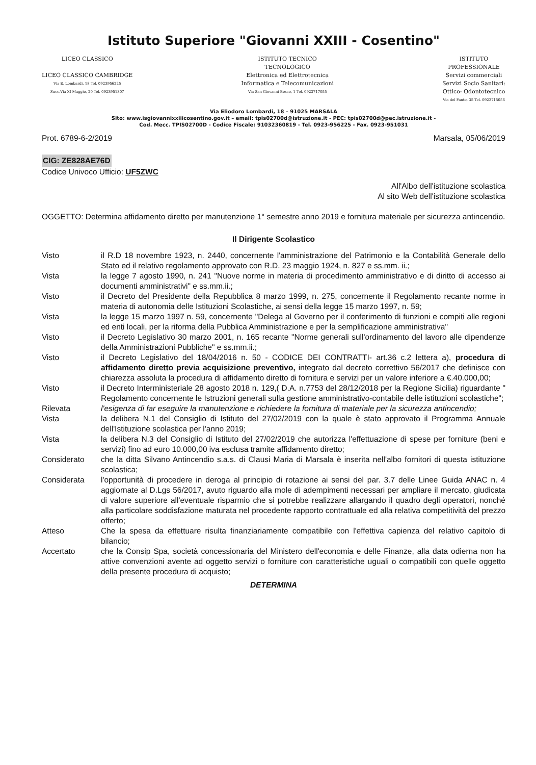Istituto Superiore "Giovanni XXIII - Cosentino"
LICEO CLASSICO
LICEO CLASSICO CAMBRIDGE
Via E. Lombardi, 18 Tel. 0923956225
Succ.Via XI Maggio, 20 Tel. 0923951307
ISTITUTO TECNICO
TECNOLOGICO
Elettronica ed Elettrotecnica
Informatica e Telecomunicazioni
Via San Giovanni Bosco, 1 Tel. 0923717055
ISTITUTO
PROFESSIONALE
Servizi commerciali
Servizi Socio Sanitari:
Ottico- Odontotecnico
Via del Fante, 35 Tel. 0923715056
Via Eliodoro Lombardi, 18 – 91025 MARSALA
Sito: www.isgiovannixxiiicosentino.gov.it – email: tpis02700d@istruzione.it - PEC: tpis02700d@pec.istruzione.it -
Cod. Mecc. TPIS02700D - Codice Fiscale: 91032360819 - Tel. 0923-956225 - Fax. 0923-951031
Prot. 6789-6-2/2019 Marsala, 05/06/2019
CIG: ZE828AE76D
Codice Univoco Ufficio: UF5ZWC
All'Albo dell'istituzione scolastica
Al sito Web dell'istituzione scolastica
OGGETTO: Determina affidamento diretto per manutenzione 1° semestre anno 2019 e fornitura materiale per sicurezza antincendio.
Il Dirigente Scolastico
Visto il R.D 18 novembre 1923, n. 2440, concernente l'amministrazione del Patrimonio e la Contabilità Generale dello Stato ed il relativo regolamento approvato con R.D. 23 maggio 1924, n. 827 e ss.mm. ii.;
Vista la legge 7 agosto 1990, n. 241 "Nuove norme in materia di procedimento amministrativo e di diritto di accesso ai documenti amministrativi" e ss.mm.ii.;
Visto il Decreto del Presidente della Repubblica 8 marzo 1999, n. 275, concernente il Regolamento recante norme in materia di autonomia delle Istituzioni Scolastiche, ai sensi della legge 15 marzo 1997, n. 59;
Vista la legge 15 marzo 1997 n. 59, concernente "Delega al Governo per il conferimento di funzioni e compiti alle regioni ed enti locali, per la riforma della Pubblica Amministrazione e per la semplificazione amministrativa"
Visto il Decreto Legislativo 30 marzo 2001, n. 165 recante "Norme generali sull'ordinamento del lavoro alle dipendenze della Amministrazioni Pubbliche" e ss.mm.ii.;
Visto il Decreto Legislativo del 18/04/2016 n. 50 - CODICE DEI CONTRATTI- art.36 c.2 lettera a), procedura di affidamento diretto previa acquisizione preventivo, integrato dal decreto correttivo 56/2017 che definisce con chiarezza assoluta la procedura di affidamento diretto di fornitura e servizi per un valore inferiore a €.40.000,00;
Visto il Decreto Interministeriale 28 agosto 2018 n. 129,( D.A. n.7753 del 28/12/2018 per la Regione Sicilia) riguardante " Regolamento concernente le Istruzioni generali sulla gestione amministrativo-contabile delle istituzioni scolastiche";
Rilevata l'esigenza di far eseguire la manutenzione e richiedere la fornitura di materiale per la sicurezza antincendio;
Vista la delibera N.1 del Consiglio di Istituto del 27/02/2019 con la quale è stato approvato il Programma Annuale dell'Istituzione scolastica per l'anno 2019;
Vista la delibera N.3 del Consiglio di Istituto del 27/02/2019 che autorizza l'effettuazione di spese per forniture (beni e servizi) fino ad euro 10.000,00 iva esclusa tramite affidamento diretto;
Considerato che la ditta Silvano Antincendio s.a.s. di Clausi Maria di Marsala è inserita nell'albo fornitori di questa istituzione scolastica;
Considerata l'opportunità di procedere in deroga al principio di rotazione ai sensi del par. 3.7 delle Linee Guida ANAC n. 4 aggiornate al D.Lgs 56/2017, avuto riguardo alla mole di adempimenti necessari per ampliare il mercato, giudicata di valore superiore all'eventuale risparmio che si potrebbe realizzare allargando il quadro degli operatori, nonché alla particolare soddisfazione maturata nel procedente rapporto contrattuale ed alla relativa competitività del prezzo offerto;
Atteso Che la spesa da effettuare risulta finanziariamente compatibile con l'effettiva capienza del relativo capitolo di bilancio;
Accertato che la Consip Spa, società concessionaria del Ministero dell'economia e delle Finanze, alla data odierna non ha attive convenzioni avente ad oggetto servizi o forniture con caratteristiche uguali o compatibili con quelle oggetto della presente procedura di acquisto;
DETERMINA